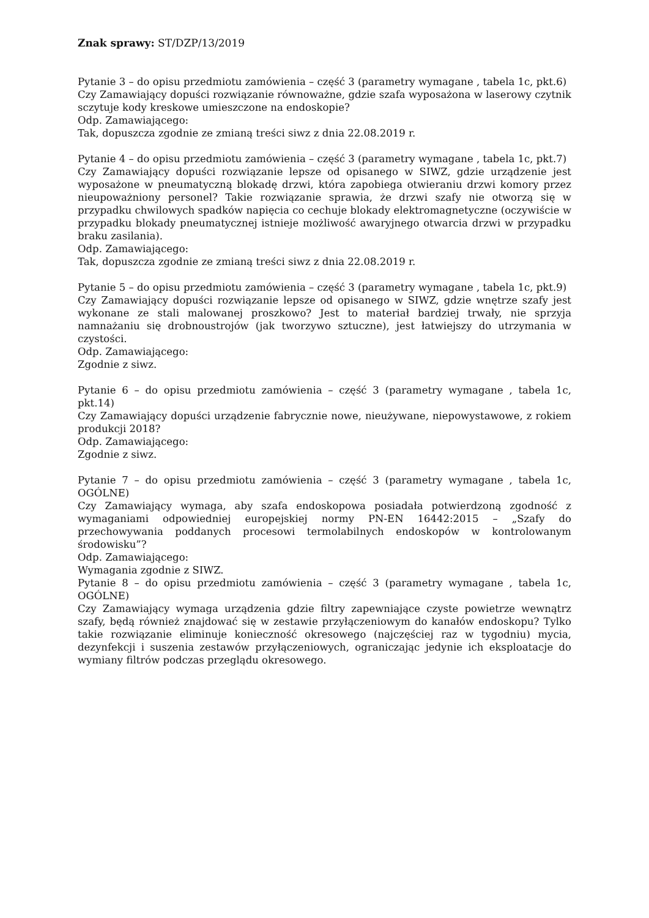Znak sprawy: ST/DZP/13/2019
Pytanie 3 – do opisu przedmiotu zamówienia – część 3 (parametry wymagane , tabela 1c, pkt.6)
Czy Zamawiający dopuści rozwiązanie równoważne, gdzie szafa wyposażona w laserowy czytnik sczytuje kody kreskowe umieszczone na endoskopie?
Odp. Zamawiającego:
Tak, dopuszcza zgodnie ze zmianą treści siwz z dnia 22.08.2019 r.
Pytanie 4 – do opisu przedmiotu zamówienia – część 3 (parametry wymagane , tabela 1c, pkt.7)
Czy Zamawiający dopuści rozwiązanie lepsze od opisanego w SIWZ, gdzie urządzenie jest wyposażone w pneumatyczną blokadę drzwi, która zapobiega otwieraniu drzwi komory przez nieupoważniony personel? Takie rozwiązanie sprawia, że drzwi szafy nie otworzą się w przypadku chwilowych spadków napięcia co cechuje blokady elektromagnetyczne (oczywiście w przypadku blokady pneumatycznej istnieje możliwość awaryjnego otwarcia drzwi w przypadku braku zasilania).
Odp. Zamawiającego:
Tak, dopuszcza zgodnie ze zmianą treści siwz z dnia 22.08.2019 r.
Pytanie 5 – do opisu przedmiotu zamówienia – część 3 (parametry wymagane , tabela 1c, pkt.9)
Czy Zamawiający dopuści rozwiązanie lepsze od opisanego w SIWZ, gdzie wnętrze szafy jest wykonane ze stali malowanej proszkowo? Jest to materiał bardziej trwały, nie sprzyja namnażaniu się drobnoustrojów (jak tworzywo sztuczne), jest łatwiejszy do utrzymania w czystości.
Odp. Zamawiającego:
Zgodnie z siwz.
Pytanie 6 – do opisu przedmiotu zamówienia – część 3 (parametry wymagane , tabela 1c, pkt.14)
Czy Zamawiający dopuści urządzenie fabrycznie nowe, nieużywane, niepowystawowe, z rokiem produkcji 2018?
Odp. Zamawiającego:
Zgodnie z siwz.
Pytanie 7 – do opisu przedmiotu zamówienia – część 3 (parametry wymagane , tabela 1c, OGÓLNE)
Czy Zamawiający wymaga, aby szafa endoskopowa posiadała potwierdzoną zgodność z wymaganiami odpowiedniej europejskiej normy PN-EN 16442:2015 – „Szafy do przechowywania poddanych procesowi termolabilnych endoskopów w kontrolowanym środowisku”?
Odp. Zamawiającego:
Wymagania zgodnie z SIWZ.
Pytanie 8 – do opisu przedmiotu zamówienia – część 3 (parametry wymagane , tabela 1c, OGÓLNE)
Czy Zamawiający wymaga urządzenia gdzie filtry zapewniające czyste powietrze wewnątrz szafy, będą również znajdować się w zestawie przyłączeniowym do kanałów endoskopu? Tylko takie rozwiązanie eliminuje konieczność okresowego (najczęściej raz w tygodniu) mycia, dezynfekcji i suszenia zestawów przyłączeniowych, ograniczając jedynie ich eksploatacje do wymiany filtrów podczas przeglądu okresowego.